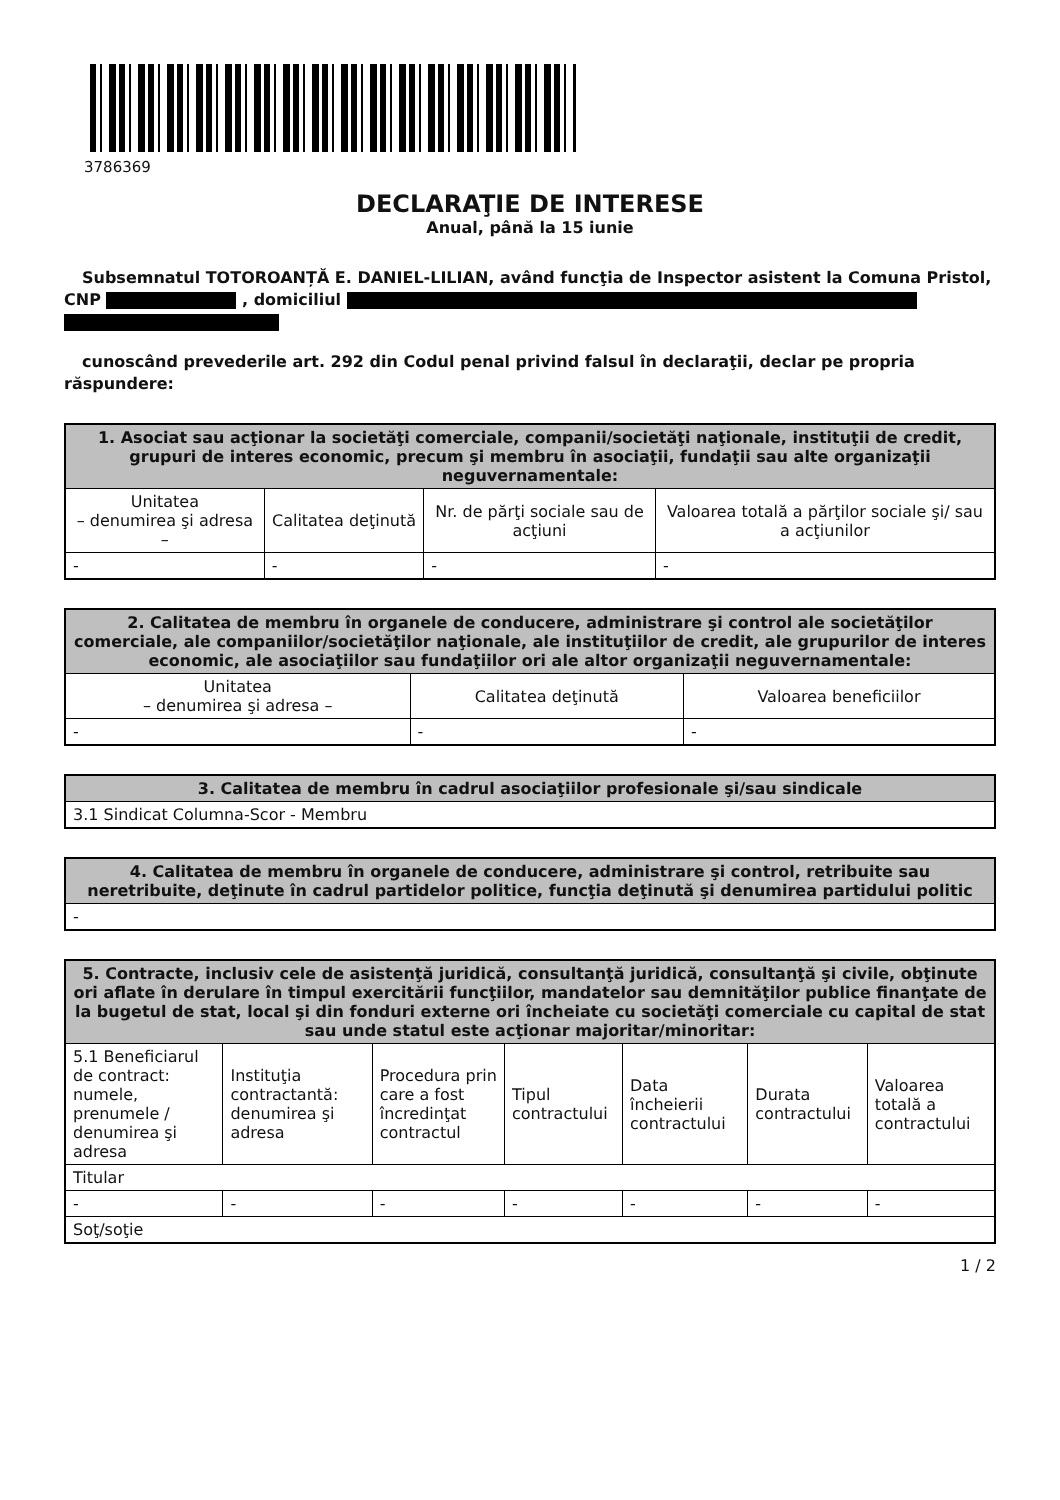3786369
DECLARAŢIE DE INTERESE
Anual, până la 15 iunie
Subsemnatul TOTOROANȚĂ E. DANIEL-LILIAN, având funcţia de Inspector asistent la Comuna Pristol, CNP , domiciliul
cunoscând prevederile art. 292 din Codul penal privind falsul în declaraţii, declar pe propria răspundere:
| 1. Asociat sau acţionar la societăţi comerciale, companii/societăţi naţionale, instituţii de credit, grupuri de interes economic, precum şi membru în asociaţii, fundaţii sau alte organizaţii neguvernamentale: | | | |
| --- | --- | --- | --- |
| Unitatea – denumirea şi adresa – | Calitatea deţinută | Nr. de părţi sociale sau de acţiuni | Valoarea totală a părţilor sociale şi/ sau a acţiunilor |
| - | - | - | - |
| 2. Calitatea de membru în organele de conducere, administrare şi control ale societăţilor comerciale, ale companiilor/societăţilor naţionale, ale instituţiilor de credit, ale grupurilor de interes economic, ale asociaţiilor sau fundaţiilor ori ale altor organizaţii neguvernamentale: | | |
| --- | --- | --- |
| Unitatea – denumirea şi adresa – | Calitatea deţinută | Valoarea beneficiilor |
| - | - | - |
| 3. Calitatea de membru în cadrul asociaţiilor profesionale şi/sau sindicale |
| --- |
| 3.1 Sindicat Columna-Scor - Membru |
| 4. Calitatea de membru în organele de conducere, administrare şi control, retribuite sau neretribuite, deţinute în cadrul partidelor politice, funcţia deţinută şi denumirea partidului politic |
| --- |
| - |
| 5. Contracte, inclusiv cele de asistenţă juridică, consultanţă juridică, consultanţă şi civile, obţinute ori aflate în derulare în timpul exercitării funcţiilor, mandatelor sau demnităţilor publice finanţate de la bugetul de stat, local şi din fonduri externe ori încheiate cu societăţi comerciale cu capital de stat sau unde statul este acţionar majoritar/minoritar: | | | | | | |
| --- | --- | --- | --- | --- | --- | --- |
| 5.1 Beneficiarul de contract: numele, prenumele / denumirea şi adresa | Instituţia contractantă: denumirea şi adresa | Procedura prin care a fost încredinţat contractul | Tipul contractului | Data încheierii contractului | Durata contractului | Valoarea totală a contractului |
| Titular | | | | | | |
| - | - | - | - | - | - | - |
| Soţ/soţie | | | | | | |
1 / 2